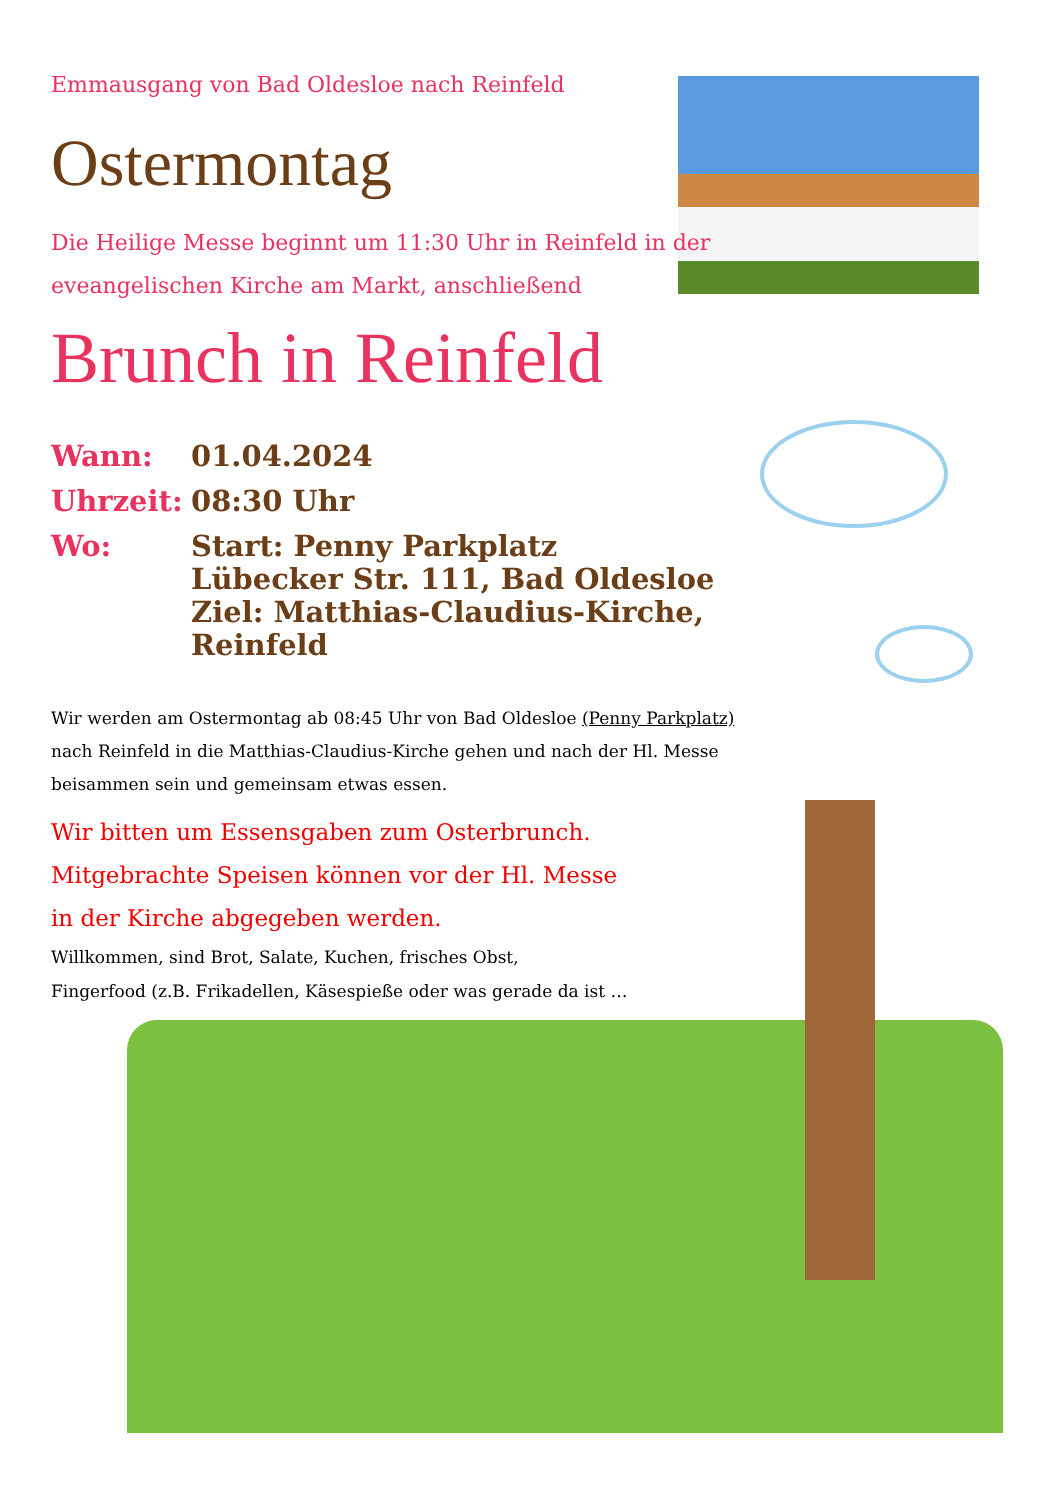Emmausgang von Bad Oldesloe nach Reinfeld
Ostermontag
Die Heilige Messe beginnt um 11:30 Uhr in Reinfeld in der eveangelischen Kirche am Markt, anschließend
Brunch in Reinfeld
Wann: 01.04.2024
Uhrzeit: 08:30 Uhr
Wo: Start: Penny Parkplatz
Lübecker Str. 111, Bad Oldesloe
Ziel: Matthias-Claudius-Kirche,
Reinfeld
Wir werden am Ostermontag ab 08:45 Uhr von Bad Oldesloe (Penny Parkplatz) nach Reinfeld in die Matthias-Claudius-Kirche gehen und nach der Hl. Messe beisammen sein und gemeinsam etwas essen.
Wir bitten um Essensgaben zum Osterbrunch.
Mitgebrachte Speisen können vor der Hl. Messe
in der Kirche abgegeben werden.
Willkommen, sind Brot, Salate, Kuchen, frisches Obst,
Fingerfood (z.B. Frikadellen, Käsespieße oder was gerade da ist …